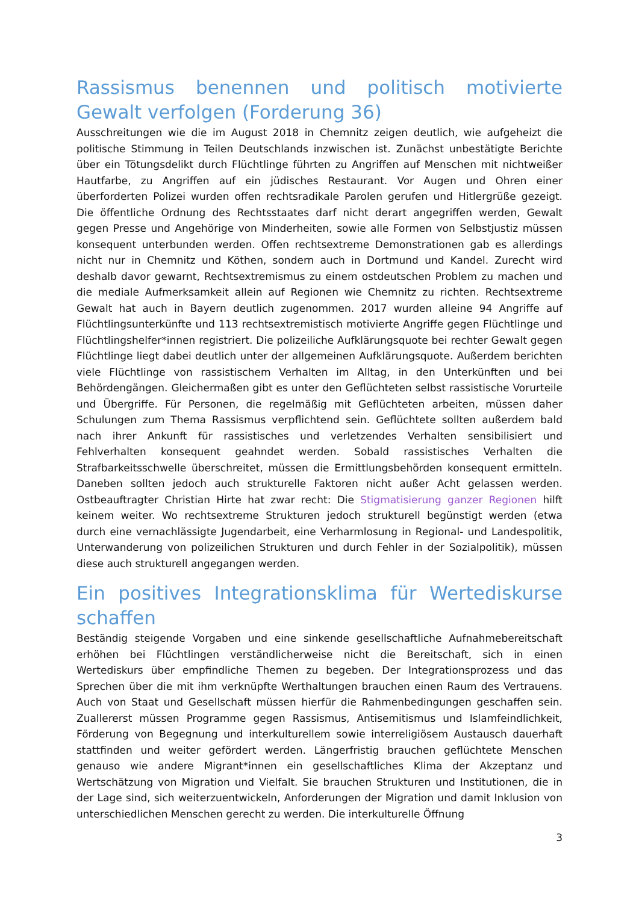Rassismus benennen und politisch motivierte Gewalt verfolgen (Forderung 36)
Ausschreitungen wie die im August 2018 in Chemnitz zeigen deutlich, wie aufgeheizt die politische Stimmung in Teilen Deutschlands inzwischen ist. Zunächst unbestätigte Berichte über ein Tötungsdelikt durch Flüchtlinge führten zu Angriffen auf Menschen mit nichtweißer Hautfarbe, zu Angriffen auf ein jüdisches Restaurant. Vor Augen und Ohren einer überforderten Polizei wurden offen rechtsradikale Parolen gerufen und Hitlergrüße gezeigt. Die öffentliche Ordnung des Rechtsstaates darf nicht derart angegriffen werden, Gewalt gegen Presse und Angehörige von Minderheiten, sowie alle Formen von Selbstjustiz müssen konsequent unterbunden werden. Offen rechtsextreme Demonstrationen gab es allerdings nicht nur in Chemnitz und Köthen, sondern auch in Dortmund und Kandel. Zurecht wird deshalb davor gewarnt, Rechtsextremismus zu einem ostdeutschen Problem zu machen und die mediale Aufmerksamkeit allein auf Regionen wie Chemnitz zu richten. Rechtsextreme Gewalt hat auch in Bayern deutlich zugenommen. 2017 wurden alleine 94 Angriffe auf Flüchtlingsunterkünfte und 113 rechtsextremistisch motivierte Angriffe gegen Flüchtlinge und Flüchtlingshelfer*innen registriert. Die polizeiliche Aufklärungsquote bei rechter Gewalt gegen Flüchtlinge liegt dabei deutlich unter der allgemeinen Aufklärungsquote. Außerdem berichten viele Flüchtlinge von rassistischem Verhalten im Alltag, in den Unterkünften und bei Behördengängen. Gleichermaßen gibt es unter den Geflüchteten selbst rassistische Vorurteile und Übergriffe. Für Personen, die regelmäßig mit Geflüchteten arbeiten, müssen daher Schulungen zum Thema Rassismus verpflichtend sein. Geflüchtete sollten außerdem bald nach ihrer Ankunft für rassistisches und verletzendes Verhalten sensibilisiert und Fehlverhalten konsequent geahndet werden. Sobald rassistisches Verhalten die Strafbarkeitsschwelle überschreitet, müssen die Ermittlungsbehörden konsequent ermitteln. Daneben sollten jedoch auch strukturelle Faktoren nicht außer Acht gelassen werden. Ostbeauftragter Christian Hirte hat zwar recht: Die Stigmatisierung ganzer Regionen hilft keinem weiter. Wo rechtsextreme Strukturen jedoch strukturell begünstigt werden (etwa durch eine vernachlässigte Jugendarbeit, eine Verharmlosung in Regional- und Landespolitik, Unterwanderung von polizeilichen Strukturen und durch Fehler in der Sozialpolitik), müssen diese auch strukturell angegangen werden.
Ein positives Integrationsklima für Wertediskurse schaffen
Beständig steigende Vorgaben und eine sinkende gesellschaftliche Aufnahmebereitschaft erhöhen bei Flüchtlingen verständlicherweise nicht die Bereitschaft, sich in einen Wertediskurs über empfindliche Themen zu begeben. Der Integrationsprozess und das Sprechen über die mit ihm verknüpfte Werthaltungen brauchen einen Raum des Vertrauens. Auch von Staat und Gesellschaft müssen hierfür die Rahmenbedingungen geschaffen sein. Zuallererst müssen Programme gegen Rassismus, Antisemitismus und Islamfeindlichkeit, Förderung von Begegnung und interkulturellem sowie interreligiösem Austausch dauerhaft stattfinden und weiter gefördert werden. Längerfristig brauchen geflüchtete Menschen genauso wie andere Migrant*innen ein gesellschaftliches Klima der Akzeptanz und Wertschätzung von Migration und Vielfalt. Sie brauchen Strukturen und Institutionen, die in der Lage sind, sich weiterzuentwickeln, Anforderungen der Migration und damit Inklusion von unterschiedlichen Menschen gerecht zu werden. Die interkulturelle Öffnung
3